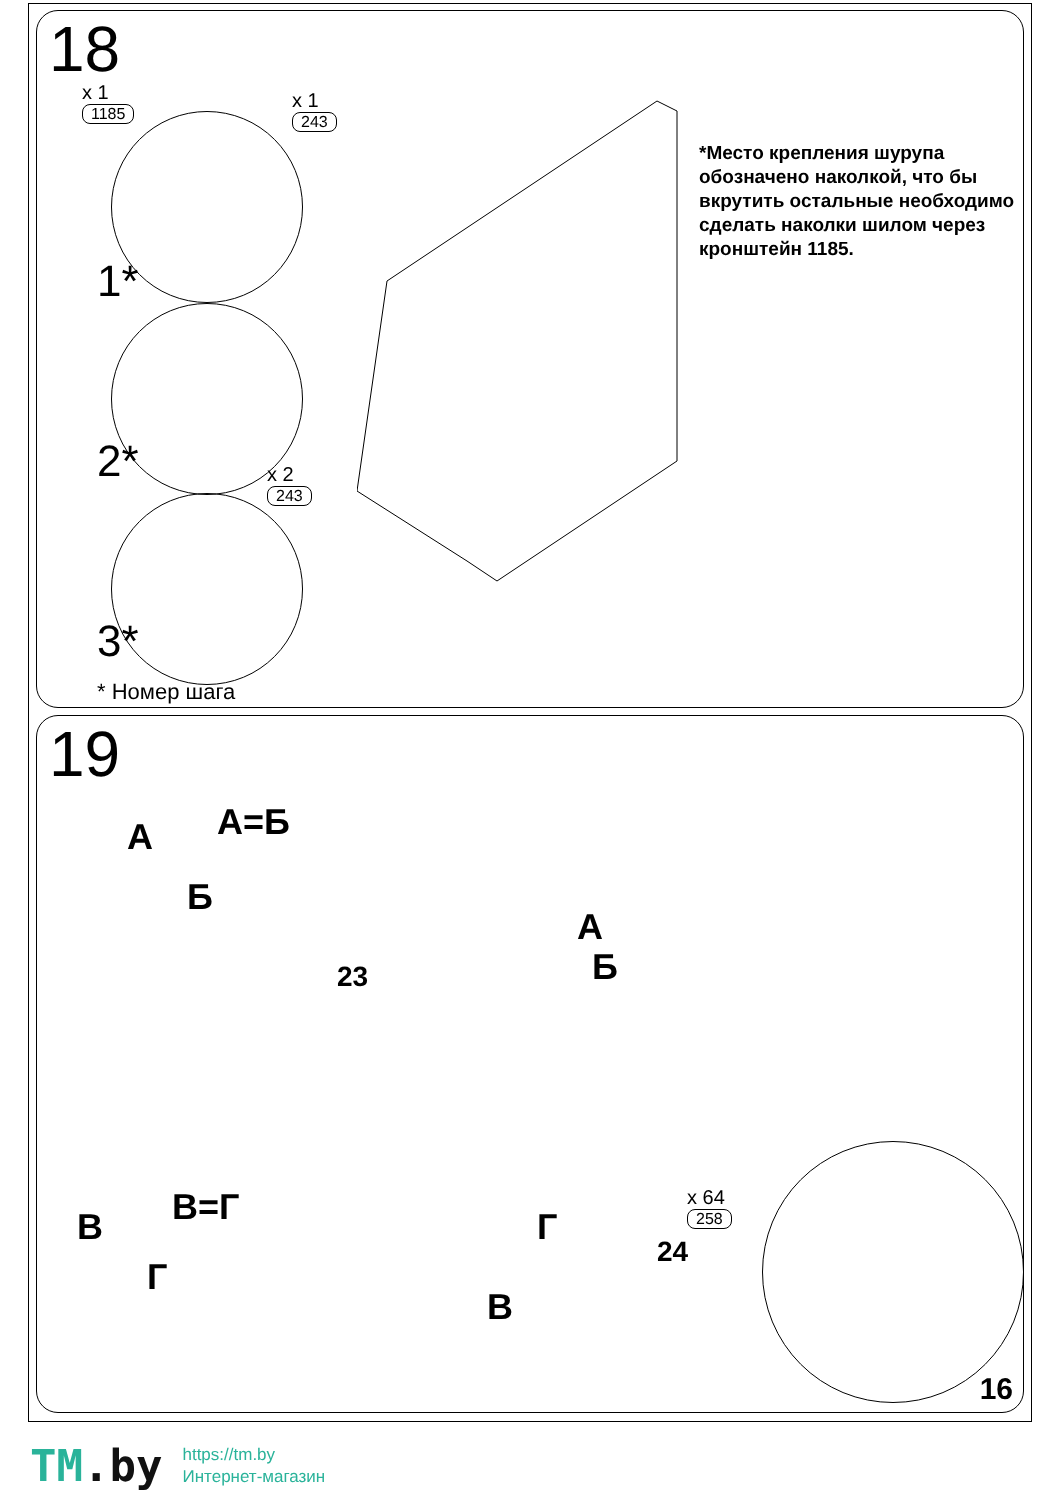18
x 1
1185
x 1
243
x 2
243
1*
2*
3*
*Место крепления шурупа обозначено наколкой, что бы вкрутить остальные необходимо сделать наколки шилом через кронштейн 1185.
* Номер шага
19
А А=Б
Б
В В=Г
Г
Б
А
23
24
Г
В
x 64
258
16
TM.by
https://tm.by
Интернет-магазин